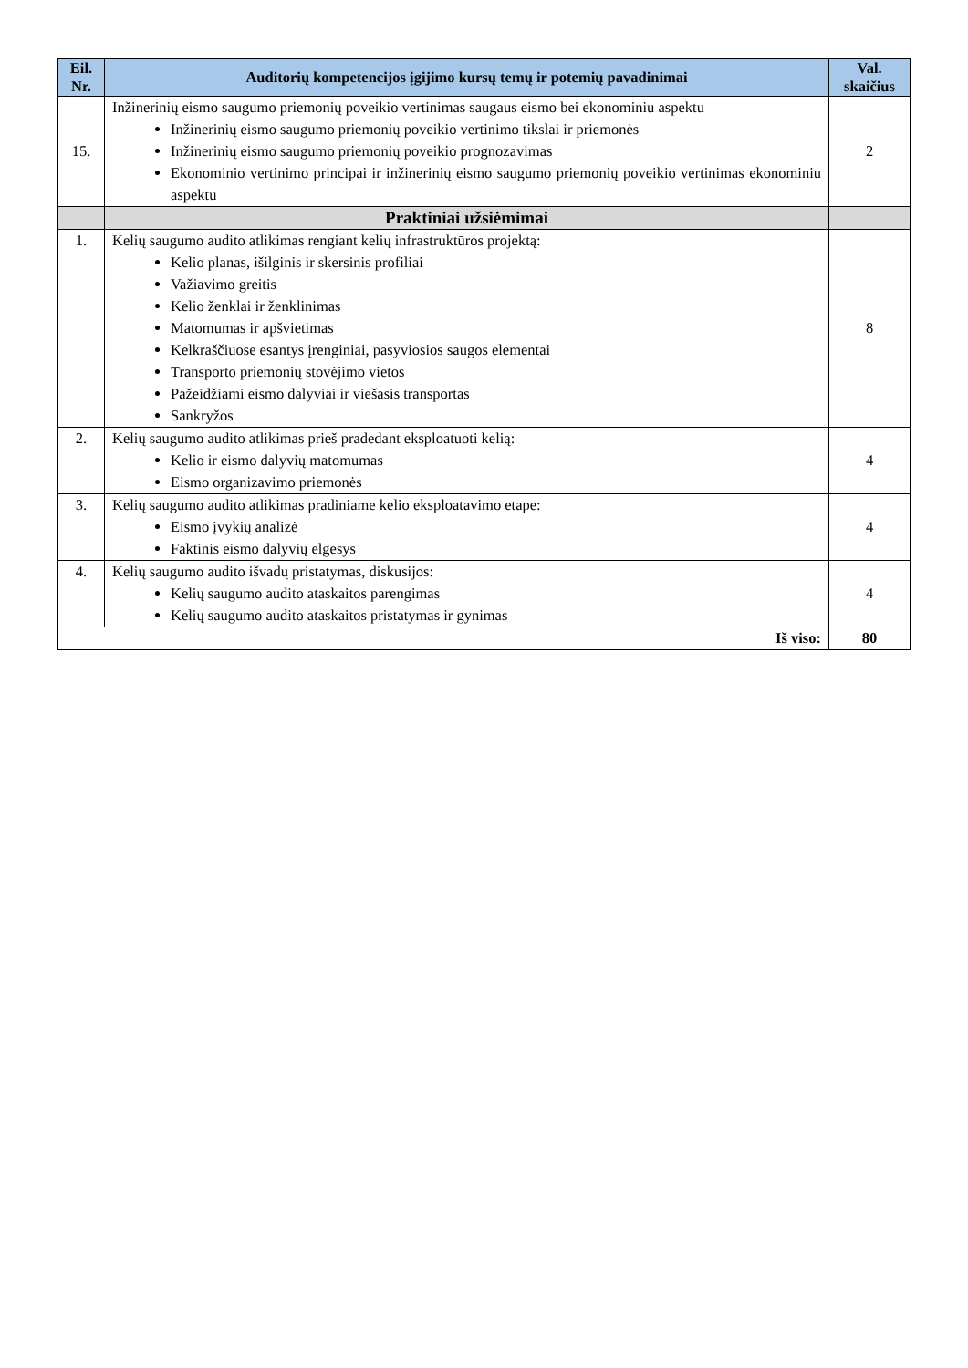| Eil. Nr. | Auditorių kompetencijos įgijimo kursų temų ir potemių pavadinimai | Val. skaičius |
| --- | --- | --- |
| 15. | Inžinerinių eismo saugumo priemonių poveikio vertinimas saugaus eismo bei ekonominiu aspektu Inžinerinių eismo saugumo priemonių poveikio vertinimo tikslai ir priemonės Inžinerinių eismo saugumo priemonių poveikio prognozavimas Ekonominio vertinimo principai ir inžinerinių eismo saugumo priemonių poveikio vertinimas ekonominiu aspektu | 2 |
| | Praktiniai užsiėmimai | |
| 1. | Kelių saugumo audito atlikimas rengiant kelių infrastruktūros projektą: Kelio planas, išilginis ir skersinis profiliai Važiavimo greitis Kelio ženklai ir ženklinimas Matomumas ir apšvietimas Kelkraščiuose esantys įrenginiai, pasyviosios saugos elementai Transporto priemonių stovėjimo vietos Pažeidžiami eismo dalyviai ir viešasis transportas Sankryžos | 8 |
| 2. | Kelių saugumo audito atlikimas prieš pradedant eksploatuoti kelią: Kelio ir eismo dalyvių matomumas Eismo organizavimo priemonės | 4 |
| 3. | Kelių saugumo audito atlikimas pradiniame kelio eksploatavimo etape: Eismo įvykių analizė Faktinis eismo dalyvių elgesys | 4 |
| 4. | Kelių saugumo audito išvadų pristatymas, diskusijos: Kelių saugumo audito ataskaitos parengimas Kelių saugumo audito ataskaitos pristatymas ir gynimas | 4 |
| Iš viso: | | 80 |